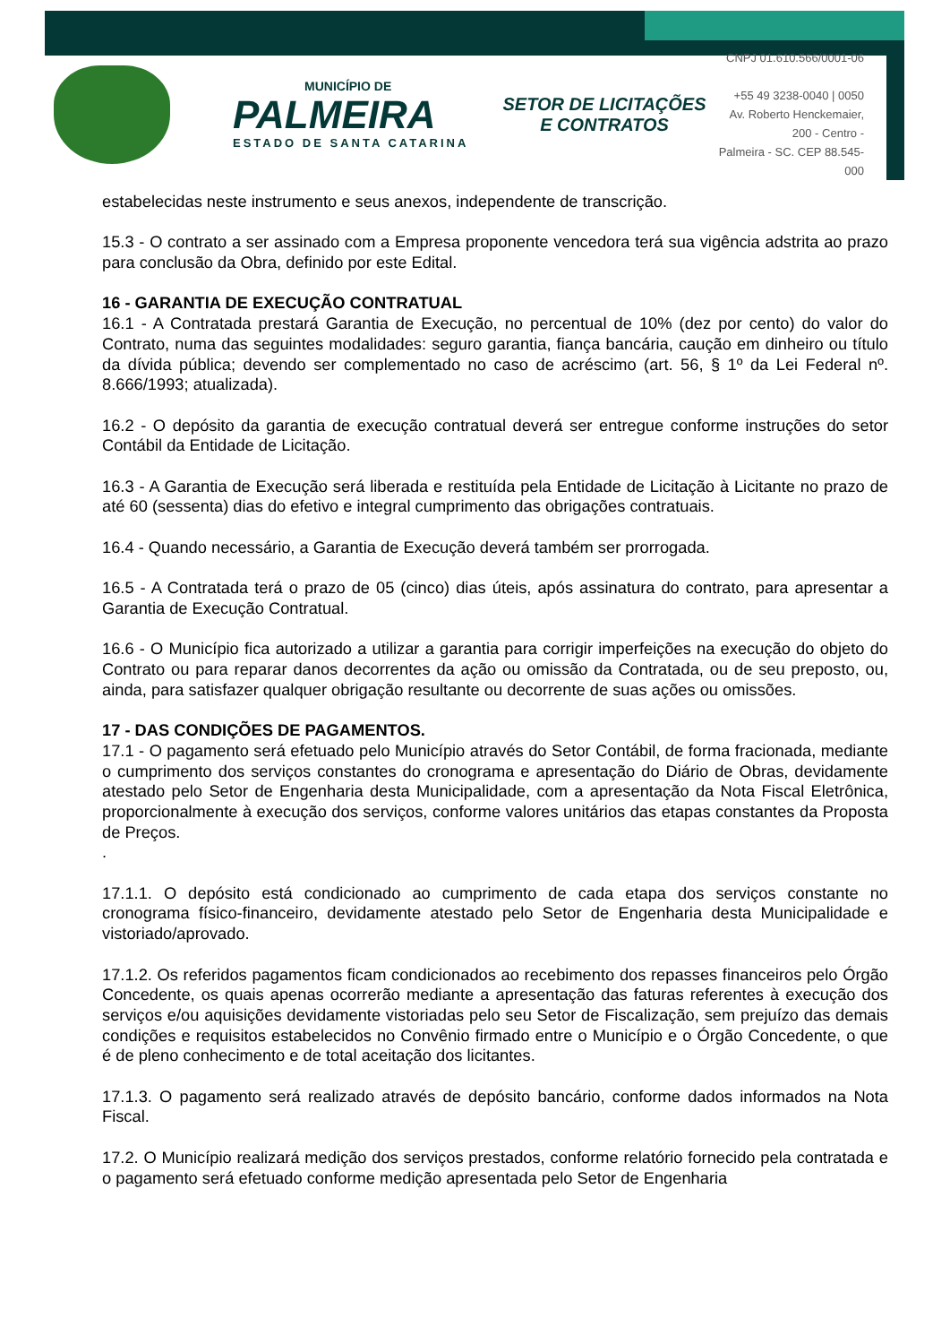MUNICÍPIO DE
PALMEIRA
ESTADO DE SANTA CATARINA
SETOR DE LICITAÇÕES E CONTRATOS
CNPJ 01.610.566/0001-06
+55 49 3238-0040 | 0050
Av. Roberto Henckemaier, 200 - Centro -
Palmeira - SC. CEP 88.545-000
estabelecidas neste instrumento e seus anexos, independente de transcrição.
15.3 - O contrato a ser assinado com a Empresa proponente vencedora terá sua vigência adstrita ao prazo para conclusão da Obra, definido por este Edital.
16 - GARANTIA DE EXECUÇÃO CONTRATUAL
16.1 - A Contratada prestará Garantia de Execução, no percentual de 10% (dez por cento) do valor do Contrato, numa das seguintes modalidades: seguro garantia, fiança bancária, caução em dinheiro ou título da dívida pública; devendo ser complementado no caso de acréscimo (art. 56, § 1º da Lei Federal nº. 8.666/1993; atualizada).
16.2 - O depósito da garantia de execução contratual deverá ser entregue conforme instruções do setor Contábil da Entidade de Licitação.
16.3 - A Garantia de Execução será liberada e restituída pela Entidade de Licitação à Licitante no prazo de até 60 (sessenta) dias do efetivo e integral cumprimento das obrigações contratuais.
16.4 - Quando necessário, a Garantia de Execução deverá também ser prorrogada.
16.5 - A Contratada terá o prazo de 05 (cinco) dias úteis, após assinatura do contrato, para apresentar a Garantia de Execução Contratual.
16.6 - O Município fica autorizado a utilizar a garantia para corrigir imperfeições na execução do objeto do Contrato ou para reparar danos decorrentes da ação ou omissão da Contratada, ou de seu preposto, ou, ainda, para satisfazer qualquer obrigação resultante ou decorrente de suas ações ou omissões.
17 - DAS CONDIÇÕES DE PAGAMENTOS.
17.1 - O pagamento será efetuado pelo Município através do Setor Contábil, de forma fracionada, mediante o cumprimento dos serviços constantes do cronograma e apresentação do Diário de Obras, devidamente atestado pelo Setor de Engenharia desta Municipalidade, com a apresentação da Nota Fiscal Eletrônica, proporcionalmente à execução dos serviços, conforme valores unitários das etapas constantes da Proposta de Preços.
.
17.1.1. O depósito está condicionado ao cumprimento de cada etapa dos serviços constante no cronograma físico-financeiro, devidamente atestado pelo Setor de Engenharia desta Municipalidade e vistoriado/aprovado.
17.1.2. Os referidos pagamentos ficam condicionados ao recebimento dos repasses financeiros pelo Órgão Concedente, os quais apenas ocorrerão mediante a apresentação das faturas referentes à execução dos serviços e/ou aquisições devidamente vistoriadas pelo seu Setor de Fiscalização, sem prejuízo das demais condições e requisitos estabelecidos no Convênio firmado entre o Município e o Órgão Concedente, o que é de pleno conhecimento e de total aceitação dos licitantes.
17.1.3. O pagamento será realizado através de depósito bancário, conforme dados informados na Nota Fiscal.
17.2. O Município realizará medição dos serviços prestados, conforme relatório fornecido pela contratada e o pagamento será efetuado conforme medição apresentada pelo Setor de Engenharia